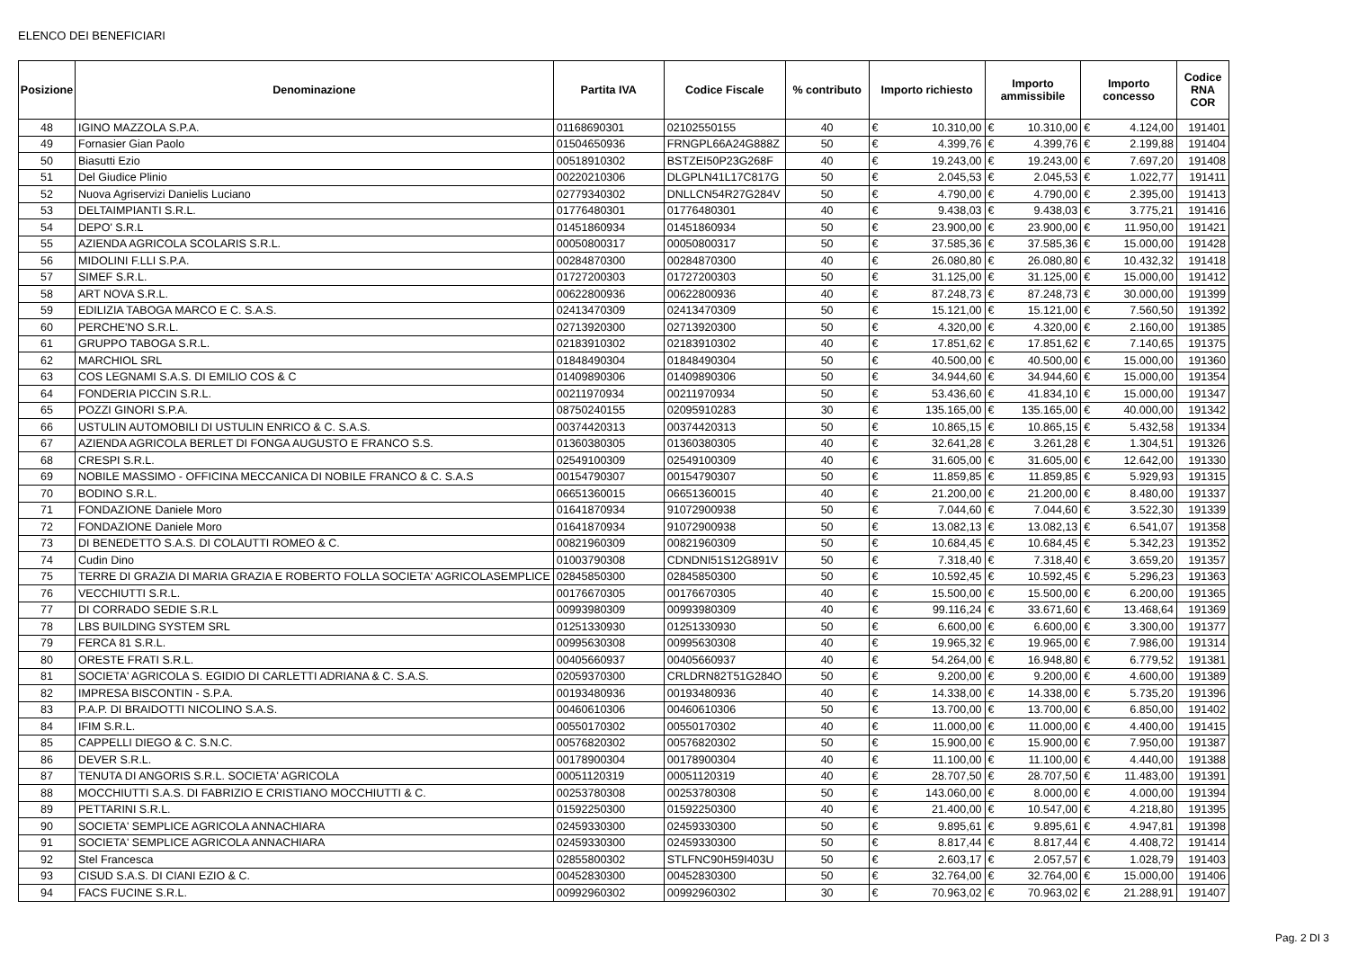ELENCO DEI BENEFICIARI
| Posizione | Denominazione | Partita IVA | Codice Fiscale | % contributo | Importo richiesto | | Importo ammissibile | | Importo concesso | | Codice RNA COR |
| --- | --- | --- | --- | --- | --- | --- | --- | --- | --- | --- | --- |
| 48 | IGINO MAZZOLA S.P.A. | 01168690301 | 02102550155 | 40 | € | 10.310,00 | € | 10.310,00 | € | 4.124,00 | 191401 |
| 49 | Fornasier Gian Paolo | 01504650936 | FRNGPL66A24G888Z | 50 | € | 4.399,76 | € | 4.399,76 | € | 2.199,88 | 191404 |
| 50 | Biasutti Ezio | 00518910302 | BSTZEI50P23G268F | 40 | € | 19.243,00 | € | 19.243,00 | € | 7.697,20 | 191408 |
| 51 | Del Giudice Plinio | 00220210306 | DLGPLN41L17C817G | 50 | € | 2.045,53 | € | 2.045,53 | € | 1.022,77 | 191411 |
| 52 | Nuova Agriservizi Danielis Luciano | 02779340302 | DNLLCN54R27G284V | 50 | € | 4.790,00 | € | 4.790,00 | € | 2.395,00 | 191413 |
| 53 | DELTAIMPIANTI S.R.L. | 01776480301 | 01776480301 | 40 | € | 9.438,03 | € | 9.438,03 | € | 3.775,21 | 191416 |
| 54 | DEPO' S.R.L | 01451860934 | 01451860934 | 50 | € | 23.900,00 | € | 23.900,00 | € | 11.950,00 | 191421 |
| 55 | AZIENDA AGRICOLA SCOLARIS S.R.L. | 00050800317 | 00050800317 | 50 | € | 37.585,36 | € | 37.585,36 | € | 15.000,00 | 191428 |
| 56 | MIDOLINI F.LLI S.P.A. | 00284870300 | 00284870300 | 40 | € | 26.080,80 | € | 26.080,80 | € | 10.432,32 | 191418 |
| 57 | SIMEF S.R.L. | 01727200303 | 01727200303 | 50 | € | 31.125,00 | € | 31.125,00 | € | 15.000,00 | 191412 |
| 58 | ART NOVA S.R.L. | 00622800936 | 00622800936 | 40 | € | 87.248,73 | € | 87.248,73 | € | 30.000,00 | 191399 |
| 59 | EDILIZIA TABOGA MARCO E C. S.A.S. | 02413470309 | 02413470309 | 50 | € | 15.121,00 | € | 15.121,00 | € | 7.560,50 | 191392 |
| 60 | PERCHE'NO S.R.L. | 02713920300 | 02713920300 | 50 | € | 4.320,00 | € | 4.320,00 | € | 2.160,00 | 191385 |
| 61 | GRUPPO TABOGA S.R.L. | 02183910302 | 02183910302 | 40 | € | 17.851,62 | € | 17.851,62 | € | 7.140,65 | 191375 |
| 62 | MARCHIOL SRL | 01848490304 | 01848490304 | 50 | € | 40.500,00 | € | 40.500,00 | € | 15.000,00 | 191360 |
| 63 | COS LEGNAMI S.A.S. DI EMILIO COS & C | 01409890306 | 01409890306 | 50 | € | 34.944,60 | € | 34.944,60 | € | 15.000,00 | 191354 |
| 64 | FONDERIA PICCIN S.R.L. | 00211970934 | 00211970934 | 50 | € | 53.436,60 | € | 41.834,10 | € | 15.000,00 | 191347 |
| 65 | POZZI GINORI S.P.A. | 08750240155 | 02095910283 | 30 | € | 135.165,00 | € | 135.165,00 | € | 40.000,00 | 191342 |
| 66 | USTULIN AUTOMOBILI DI USTULIN ENRICO & C. S.A.S. | 00374420313 | 00374420313 | 50 | € | 10.865,15 | € | 10.865,15 | € | 5.432,58 | 191334 |
| 67 | AZIENDA AGRICOLA BERLET DI FONGA AUGUSTO E FRANCO S.S. | 01360380305 | 01360380305 | 40 | € | 32.641,28 | € | 3.261,28 | € | 1.304,51 | 191326 |
| 68 | CRESPI S.R.L. | 02549100309 | 02549100309 | 40 | € | 31.605,00 | € | 31.605,00 | € | 12.642,00 | 191330 |
| 69 | NOBILE MASSIMO - OFFICINA MECCANICA DI NOBILE FRANCO & C. S.A.S | 00154790307 | 00154790307 | 50 | € | 11.859,85 | € | 11.859,85 | € | 5.929,93 | 191315 |
| 70 | BODINO S.R.L. | 06651360015 | 06651360015 | 40 | € | 21.200,00 | € | 21.200,00 | € | 8.480,00 | 191337 |
| 71 | FONDAZIONE Daniele Moro | 01641870934 | 91072900938 | 50 | € | 7.044,60 | € | 7.044,60 | € | 3.522,30 | 191339 |
| 72 | FONDAZIONE Daniele Moro | 01641870934 | 91072900938 | 50 | € | 13.082,13 | € | 13.082,13 | € | 6.541,07 | 191358 |
| 73 | DI BENEDETTO S.A.S. DI COLAUTTI ROMEO & C. | 00821960309 | 00821960309 | 50 | € | 10.684,45 | € | 10.684,45 | € | 5.342,23 | 191352 |
| 74 | Cudin Dino | 01003790308 | CDNDNI51S12G891V | 50 | € | 7.318,40 | € | 7.318,40 | € | 3.659,20 | 191357 |
| 75 | TERRE DI GRAZIA DI MARIA GRAZIA E ROBERTO FOLLA SOCIETA' AGRICOLASEMPLICE | 02845850300 | 02845850300 | 50 | € | 10.592,45 | € | 10.592,45 | € | 5.296,23 | 191363 |
| 76 | VECCHIUTTI S.R.L. | 00176670305 | 00176670305 | 40 | € | 15.500,00 | € | 15.500,00 | € | 6.200,00 | 191365 |
| 77 | DI CORRADO SEDIE S.R.L | 00993980309 | 00993980309 | 40 | € | 99.116,24 | € | 33.671,60 | € | 13.468,64 | 191369 |
| 78 | LBS BUILDING SYSTEM SRL | 01251330930 | 01251330930 | 50 | € | 6.600,00 | € | 6.600,00 | € | 3.300,00 | 191377 |
| 79 | FERCA 81 S.R.L. | 00995630308 | 00995630308 | 40 | € | 19.965,32 | € | 19.965,00 | € | 7.986,00 | 191314 |
| 80 | ORESTE FRATI S.R.L. | 00405660937 | 00405660937 | 40 | € | 54.264,00 | € | 16.948,80 | € | 6.779,52 | 191381 |
| 81 | SOCIETA' AGRICOLA S. EGIDIO DI CARLETTI ADRIANA & C. S.A.S. | 02059370300 | CRLDRN82T51G284O | 50 | € | 9.200,00 | € | 9.200,00 | € | 4.600,00 | 191389 |
| 82 | IMPRESA BISCONTIN - S.P.A. | 00193480936 | 00193480936 | 40 | € | 14.338,00 | € | 14.338,00 | € | 5.735,20 | 191396 |
| 83 | P.A.P. DI BRAIDOTTI NICOLINO S.A.S. | 00460610306 | 00460610306 | 50 | € | 13.700,00 | € | 13.700,00 | € | 6.850,00 | 191402 |
| 84 | IFIM S.R.L. | 00550170302 | 00550170302 | 40 | € | 11.000,00 | € | 11.000,00 | € | 4.400,00 | 191415 |
| 85 | CAPPELLI DIEGO & C. S.N.C. | 00576820302 | 00576820302 | 50 | € | 15.900,00 | € | 15.900,00 | € | 7.950,00 | 191387 |
| 86 | DEVER S.R.L. | 00178900304 | 00178900304 | 40 | € | 11.100,00 | € | 11.100,00 | € | 4.440,00 | 191388 |
| 87 | TENUTA DI ANGORIS S.R.L. SOCIETA' AGRICOLA | 00051120319 | 00051120319 | 40 | € | 28.707,50 | € | 28.707,50 | € | 11.483,00 | 191391 |
| 88 | MOCCHIUTTI S.A.S. DI FABRIZIO E CRISTIANO MOCCHIUTTI & C. | 00253780308 | 00253780308 | 50 | € | 143.060,00 | € | 8.000,00 | € | 4.000,00 | 191394 |
| 89 | PETTARINI S.R.L. | 01592250300 | 01592250300 | 40 | € | 21.400,00 | € | 10.547,00 | € | 4.218,80 | 191395 |
| 90 | SOCIETA' SEMPLICE AGRICOLA ANNACHIARA | 02459330300 | 02459330300 | 50 | € | 9.895,61 | € | 9.895,61 | € | 4.947,81 | 191398 |
| 91 | SOCIETA' SEMPLICE AGRICOLA ANNACHIARA | 02459330300 | 02459330300 | 50 | € | 8.817,44 | € | 8.817,44 | € | 4.408,72 | 191414 |
| 92 | Stel Francesca | 02855800302 | STLFNC90H59I403U | 50 | € | 2.603,17 | € | 2.057,57 | € | 1.028,79 | 191403 |
| 93 | CISUD S.A.S. DI CIANI EZIO & C. | 00452830300 | 00452830300 | 50 | € | 32.764,00 | € | 32.764,00 | € | 15.000,00 | 191406 |
| 94 | FACS FUCINE S.R.L. | 00992960302 | 00992960302 | 30 | € | 70.963,02 | € | 70.963,02 | € | 21.288,91 | 191407 |
Pag. 2 DI 3